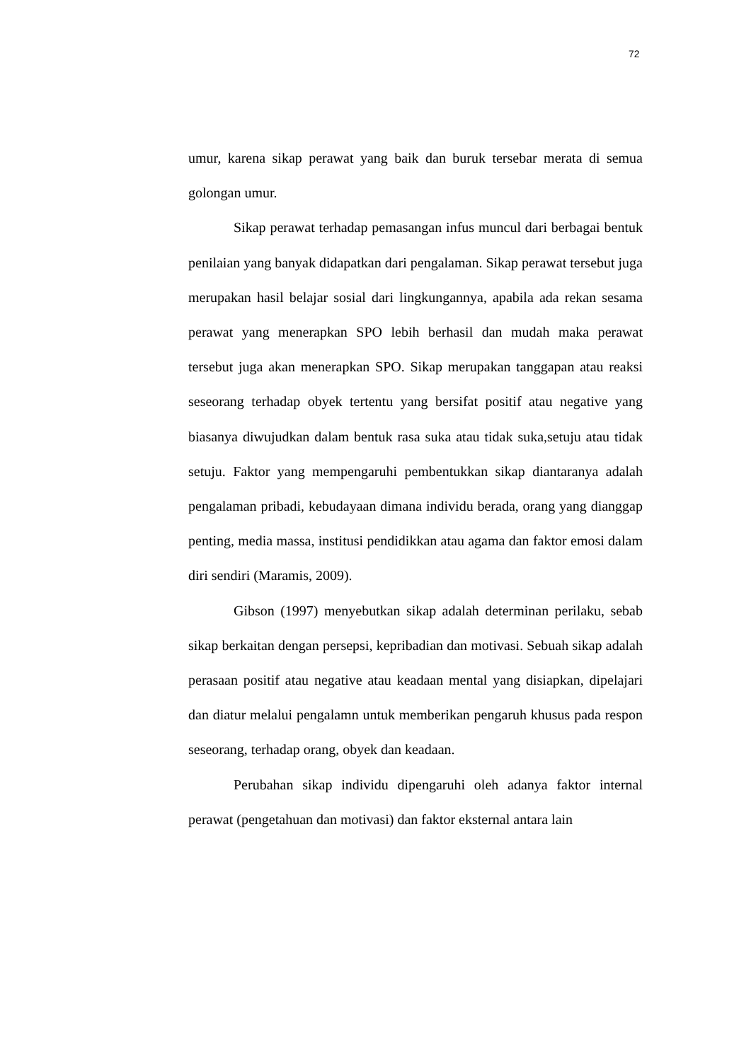72
umur, karena sikap perawat yang baik dan buruk tersebar merata di semua golongan umur.
Sikap perawat terhadap pemasangan infus muncul dari berbagai bentuk penilaian yang banyak didapatkan dari pengalaman. Sikap perawat tersebut juga merupakan hasil belajar sosial dari lingkungannya, apabila ada rekan sesama perawat yang menerapkan SPO lebih berhasil dan mudah maka perawat tersebut juga akan menerapkan SPO. Sikap merupakan tanggapan atau reaksi seseorang terhadap obyek tertentu yang bersifat positif atau negative yang biasanya diwujudkan dalam bentuk rasa suka atau tidak suka,setuju atau tidak setuju. Faktor yang mempengaruhi pembentukkan sikap diantaranya adalah pengalaman pribadi, kebudayaan dimana individu berada, orang yang dianggap penting, media massa, institusi pendidikkan atau agama dan faktor emosi dalam diri sendiri (Maramis, 2009).
Gibson (1997) menyebutkan sikap adalah determinan perilaku, sebab sikap berkaitan dengan persepsi, kepribadian dan motivasi. Sebuah sikap adalah perasaan positif atau negative atau keadaan mental yang disiapkan, dipelajari dan diatur melalui pengalamn untuk memberikan pengaruh khusus pada respon seseorang, terhadap orang, obyek dan keadaan.
Perubahan sikap individu dipengaruhi oleh adanya faktor internal perawat (pengetahuan dan motivasi) dan faktor eksternal antara lain